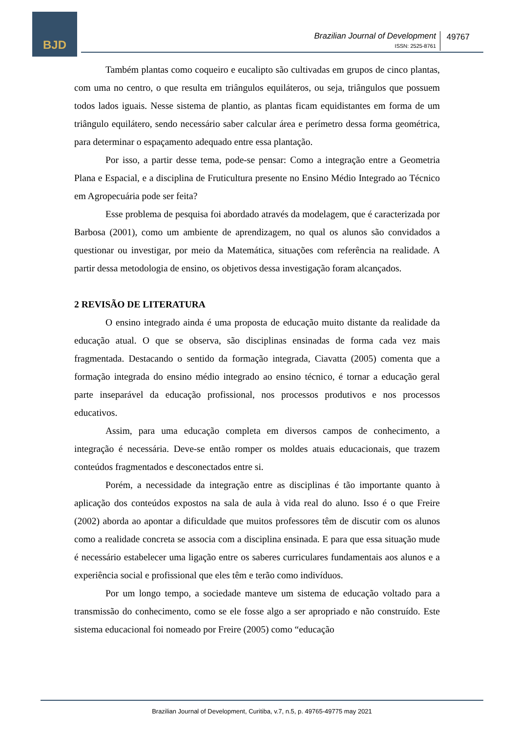BJD
Brazilian Journal of Development
ISSN: 2525-8761
49767
Também plantas como coqueiro e eucalipto são cultivadas em grupos de cinco plantas, com uma no centro, o que resulta em triângulos equiláteros, ou seja, triângulos que possuem todos lados iguais. Nesse sistema de plantio, as plantas ficam equidistantes em forma de um triângulo equilátero, sendo necessário saber calcular área e perímetro dessa forma geométrica, para determinar o espaçamento adequado entre essa plantação.
Por isso, a partir desse tema, pode-se pensar: Como a integração entre a Geometria Plana e Espacial, e a disciplina de Fruticultura presente no Ensino Médio Integrado ao Técnico em Agropecuária pode ser feita?
Esse problema de pesquisa foi abordado através da modelagem, que é caracterizada por Barbosa (2001), como um ambiente de aprendizagem, no qual os alunos são convidados a questionar ou investigar, por meio da Matemática, situações com referência na realidade. A partir dessa metodologia de ensino, os objetivos dessa investigação foram alcançados.
2 REVISÃO DE LITERATURA
O ensino integrado ainda é uma proposta de educação muito distante da realidade da educação atual. O que se observa, são disciplinas ensinadas de forma cada vez mais fragmentada. Destacando o sentido da formação integrada, Ciavatta (2005) comenta que a formação integrada do ensino médio integrado ao ensino técnico, é tornar a educação geral parte inseparável da educação profissional, nos processos produtivos e nos processos educativos.
Assim, para uma educação completa em diversos campos de conhecimento, a integração é necessária. Deve-se então romper os moldes atuais educacionais, que trazem conteúdos fragmentados e desconectados entre si.
Porém, a necessidade da integração entre as disciplinas é tão importante quanto à aplicação dos conteúdos expostos na sala de aula à vida real do aluno. Isso é o que Freire (2002) aborda ao apontar a dificuldade que muitos professores têm de discutir com os alunos como a realidade concreta se associa com a disciplina ensinada. E para que essa situação mude é necessário estabelecer uma ligação entre os saberes curriculares fundamentais aos alunos e a experiência social e profissional que eles têm e terão como indivíduos.
Por um longo tempo, a sociedade manteve um sistema de educação voltado para a transmissão do conhecimento, como se ele fosse algo a ser apropriado e não construído. Este sistema educacional foi nomeado por Freire (2005) como “educação
Brazilian Journal of Development, Curitiba, v.7, n.5, p. 49765-49775 may 2021